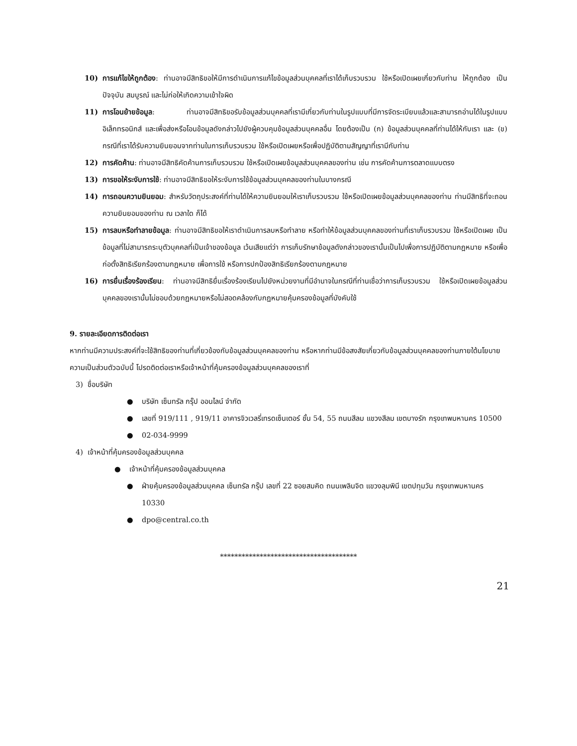10) การแก้ไขให้ถูกต้อง: ท่านอาจมีสิทธิขอให้มีการดำเนินการแก้ไขข้อมูลส่วนบุคคลที่เราได้เก็บรวบรวม ใช้หรือเปิดเผยเกี่ยวกับท่าน ให้ถูกต้อง เป็นปัจจุบัน สมบูรณ์ และไม่ก่อให้เกิดความเข้าใจผิด
11) การโอนย้ายข้อมูล: ท่านอาจมีสิทธิขอรับข้อมูลส่วนบุคคลที่เรามีเกี่ยวกับท่านในรูปแบบที่มีการจัดระเบียบแล้วและสามารถอ่านได้ในรูปแบบอิเล็กทรอนิกส์ และเพื่อส่งหรือโอนข้อมูลดังกล่าวไปยังผู้ควบคุมข้อมูลส่วนบุคคลอื่น โดยต้องเป็น (ก) ข้อมูลส่วนบุคคลที่ท่านได้ให้กับเรา และ (ข) กรณีที่เราได้รับความยินยอมจากท่านในการเก็บรวบรวม ใช้หรือเปิดเผยหรือเพื่อปฏิบัติตามสัญญาที่เรามีกับท่าน
12) การคัดค้าน: ท่านอาจมีสิทธิคัดค้านการเก็บรวบรวม ใช้หรือเปิดเผยข้อมูลส่วนบุคคลของท่าน เช่น การคัดค้านการตลาดแบบตรง
13) การขอให้ระงับการใช้: ท่านอาจมีสิทธิขอให้ระงับการใช้ข้อมูลส่วนบุคคลของท่านในบางกรณี
14) การถอนความยินยอม: สำหรับวัตถุประสงค์ที่ท่านได้ให้ความยินยอมให้เราเก็บรวบรวม ใช้หรือเปิดเผยข้อมูลส่วนบุคคลของท่าน ท่านมีสิทธิที่จะถอนความยินยอมของท่าน ณ เวลาใด ก็ได้
15) การลบหรือทำลายข้อมูล: ท่านอาจมีสิทธิขอให้เราดำเนินการลบหรือทำลาย หรือทำให้ข้อมูลส่วนบุคคลของท่านที่เราเก็บรวบรวม ใช้หรือเปิดเผย เป็นข้อมูลที่ไม่สามารถระบุตัวบุคคลที่เป็นเจ้าของข้อมูล เว้นเสียแต่ว่า การเก็บรักษาข้อมูลดังกล่าวของเรานั้นเป็นไปเพื่อการปฏิบัติตามกฎหมาย หรือเพื่อก่อตั้งสิทธิเรียกร้องตามกฎหมาย เพื่อการใช้ หรือการปกป้องสิทธิเรียกร้องตามกฎหมาย
16) การยื่นเรื่องร้องเรียน: ท่านอาจมีสิทธิยื่นเรื่องร้องเรียนไปยังหน่วยงานที่มีอำนาจในกรณีที่ท่านเชื่อว่าการเก็บรวบรวม ใช้หรือเปิดเผยข้อมูลส่วนบุคคลของเรานั้นไม่ชอบด้วยกฎหมายหรือไม่สอดคล้องกับกฎหมายคุ้มครองข้อมูลที่บังคับใช้
9. รายละเอียดการติดต่อเรา
หากท่านมีความประสงค์ที่จะใช้สิทธิของท่านที่เกี่ยวข้องกับข้อมูลส่วนบุคคลของท่าน หรือหากท่านมีข้อสงสัยเกี่ยวกับข้อมูลส่วนบุคคลของท่านภายใต้นโยบายความเป็นส่วนตัวฉบับนี้ โปรดติดต่อเราหรือเจ้าหน้าที่คุ้มครองข้อมูลส่วนบุคคลของเราที่
3) ชื่อบริษัท
● บริษัท เซ็นทรัล กรุ๊ป ออนไลน์ จำกัด
● เลขที่ 919/111 , 919/11 อาคารจิวเวลรี่เทรดเซ็นเตอร์ ชั้น 54, 55 ถนนสีลม แขวงสีลม เขตบางรัก กรุงเทพมหานคร 10500
● 02-034-9999
4) เจ้าหน้าที่คุ้มครองข้อมูลส่วนบุคคล
● เจ้าหน้าที่คุ้มครองข้อมูลส่วนบุคคล
● ฝ่ายคุ้มครองข้อมูลส่วนบุคคล เซ็นทรัล กรุ๊ป เลขที่ 22 ซอยสมคิด ถนนเพลินจิต แขวงลุมพินี เขตปทุมวัน กรุงเทพมหานคร 10330
● dpo@central.co.th
**************************************
21